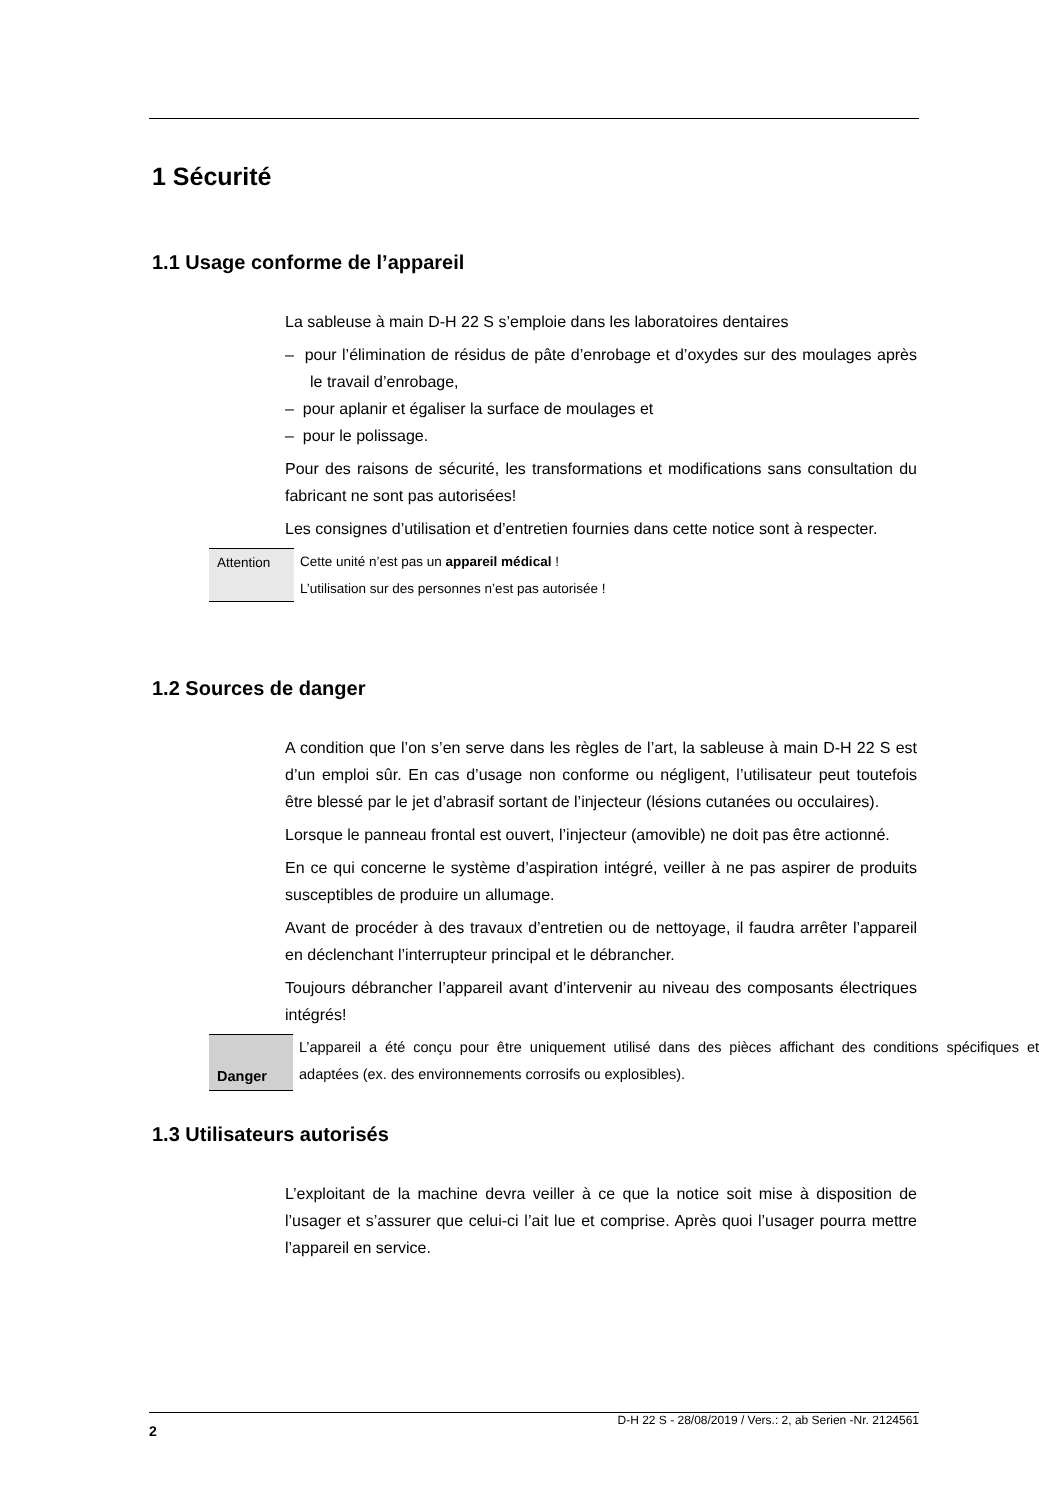1 Sécurité
1.1 Usage conforme de l’appareil
La sableuse à main D-H 22 S s’emploie dans les laboratoires dentaires
– pour l’élimination de résidus de pâte d’enrobage et d’oxydes sur des moulages après le travail d’enrobage,
– pour aplanir et égaliser la surface de moulages et
– pour le polissage.
Pour des raisons de sécurité, les transformations et modifications sans consultation du fabricant ne sont pas autorisées!
Les consignes d’utilisation et d’entretien fournies dans cette notice sont à respecter.
Attention Cette unité n’est pas un appareil médical !
L’utilisation sur des personnes n’est pas autorisée !
1.2 Sources de danger
A condition que l’on s’en serve dans les règles de l’art, la sableuse à main D-H 22 S est d’un emploi sûr. En cas d’usage non conforme ou négligent, l’utilisateur peut toutefois être blessé par le jet d’abrasif sortant de l’injecteur (lésions cutanées ou occulaires).
Lorsque le panneau frontal est ouvert, l’injecteur (amovible) ne doit pas être actionné.
En ce qui concerne le système d’aspiration intégré, veiller à ne pas aspirer de produits susceptibles de produire un allumage.
Avant de procéder à des travaux d’entretien ou de nettoyage, il faudra arrêter l’appareil en déclenchant l’interrupteur principal et le débrancher.
Toujours débrancher l’appareil avant d’intervenir au niveau des composants électriques intégrés!
Danger
L’appareil a été conçu pour être uniquement utilisé dans des pièces affichant des conditions spécifiques et adaptées (ex. des environnements corrosifs ou explosibles).
1.3 Utilisateurs autorisés
L’exploitant de la machine devra veiller à ce que la notice soit mise à disposition de l’usager et s’assurer que celui-ci l’ait lue et comprise. Après quoi l’usager pourra mettre l’appareil en service.
2 D-H 22 S - 28/08/2019 / Vers.: 2, ab Serien -Nr. 2124561